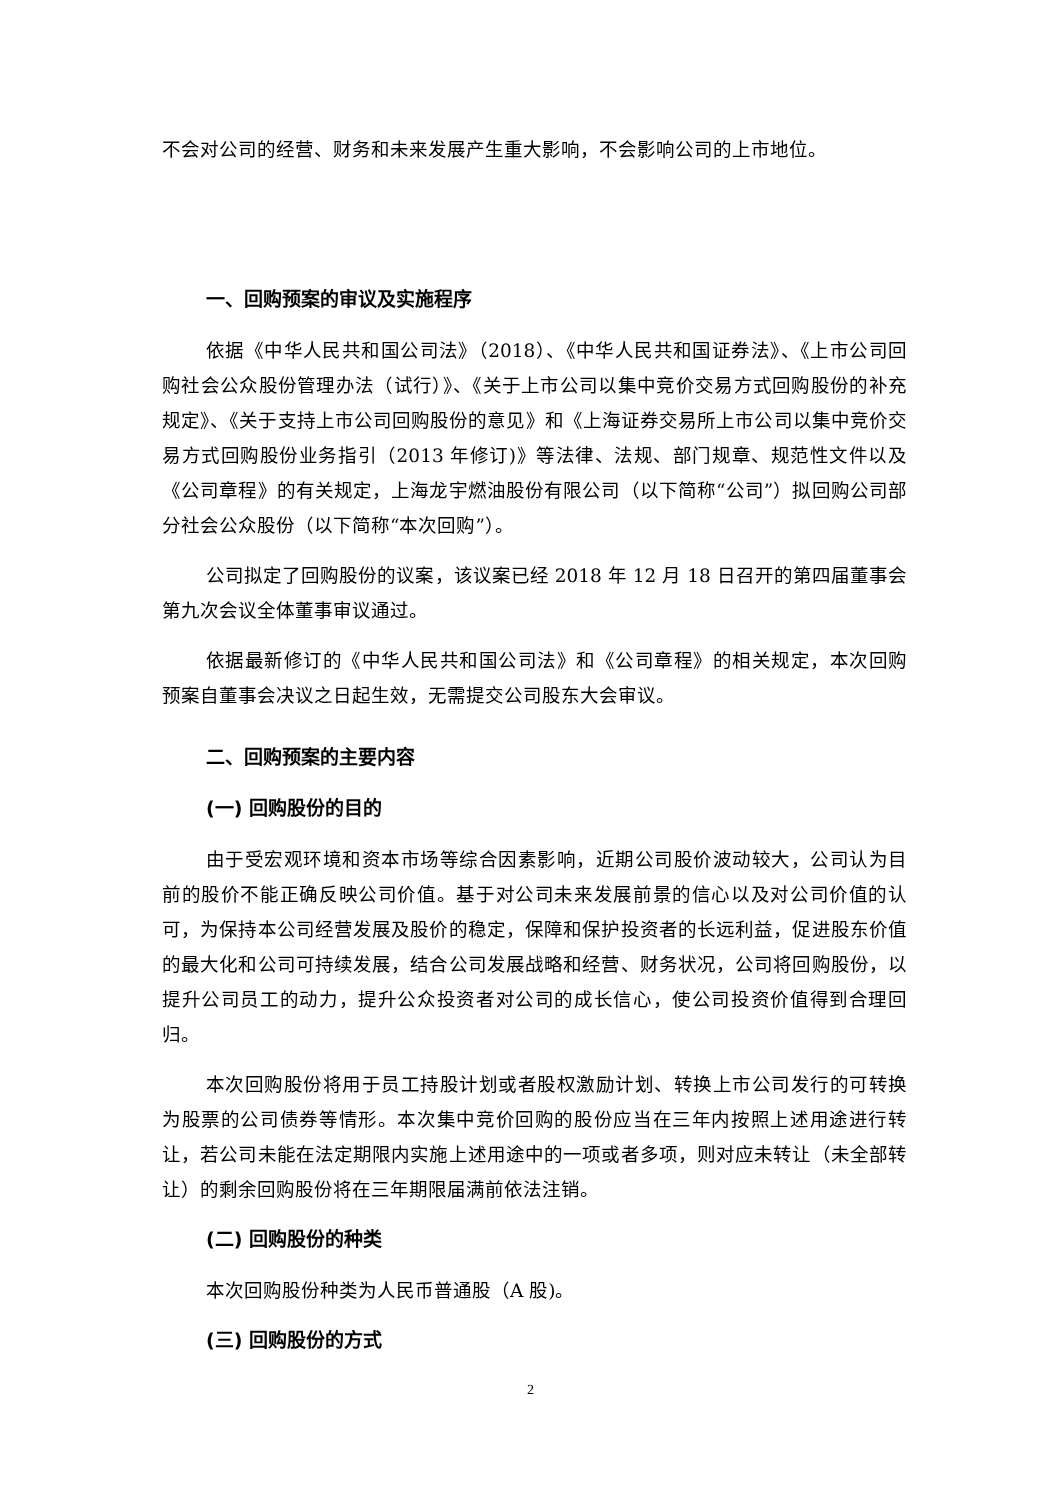不会对公司的经营、财务和未来发展产生重大影响，不会影响公司的上市地位。
一、回购预案的审议及实施程序
依据《中华人民共和国公司法》（2018）、《中华人民共和国证券法》、《上市公司回购社会公众股份管理办法（试行）》、《关于上市公司以集中竞价交易方式回购股份的补充规定》、《关于支持上市公司回购股份的意见》和《上海证券交易所上市公司以集中竞价交易方式回购股份业务指引（2013 年修订)》等法律、法规、部门规章、规范性文件以及《公司章程》的有关规定，上海龙宇燃油股份有限公司（以下简称“公司”）拟回购公司部分社会公众股份（以下简称“本次回购”）。
公司拟定了回购股份的议案，该议案已经 2018 年 12 月 18 日召开的第四届董事会第九次会议全体董事审议通过。
依据最新修订的《中华人民共和国公司法》和《公司章程》的相关规定，本次回购预案自董事会决议之日起生效，无需提交公司股东大会审议。
二、回购预案的主要内容
(一) 回购股份的目的
由于受宏观环境和资本市场等综合因素影响，近期公司股价波动较大，公司认为目前的股价不能正确反映公司价值。基于对公司未来发展前景的信心以及对公司价值的认可，为保持本公司经营发展及股价的稳定，保障和保护投资者的长远利益，促进股东价值的最大化和公司可持续发展，结合公司发展战略和经营、财务状况，公司将回购股份，以提升公司员工的动力，提升公众投资者对公司的成长信心，使公司投资价值得到合理回归。
本次回购股份将用于员工持股计划或者股权激励计划、转换上市公司发行的可转换为股票的公司债券等情形。本次集中竞价回购的股份应当在三年内按照上述用途进行转让，若公司未能在法定期限内实施上述用途中的一项或者多项，则对应未转让（未全部转让）的剩余回购股份将在三年期限届满前依法注销。
(二) 回购股份的种类
本次回购股份种类为人民币普通股（A 股)。
(三) 回购股份的方式
2